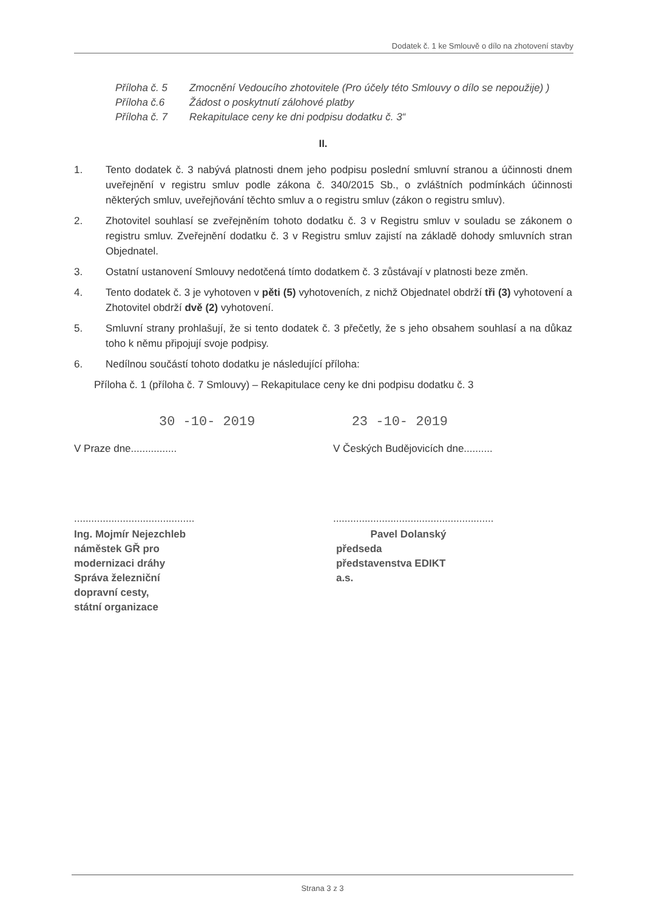Dodatek č. 1 ke Smlouvě o dílo na zhotovení stavby
Příloha č. 5 Zmocnění Vedoucího zhotovitele (Pro účely této Smlouvy o dílo se nepoužije) )
Příloha č.6 Žádost o poskytnutí zálohové platby
Příloha č. 7 Rekapitulace ceny ke dni podpisu dodatku č. 3“
II.
1. Tento dodatek č. 3 nabývá platnosti dnem jeho podpisu poslední smluvní stranou a účinnosti dnem uveřejnění v registru smluv podle zákona č. 340/2015 Sb., o zvláštních podmínkách účinnosti některých smluv, uveřejňování těchto smluv a o registru smluv (zákon o registru smluv).
2. Zhotovitel souhlasí se zveřejněním tohoto dodatku č. 3 v Registru smluv v souladu se zákonem o registru smluv. Zveřejnění dodatku č. 3 v Registru smluv zajistí na základě dohody smluvních stran Objednatel.
3. Ostatní ustanovení Smlouvy nedotčená tímto dodatkem č. 3 zůstávají v platnosti beze změn.
4. Tento dodatek č. 3 je vyhotoven v pěti (5) vyhotoveních, z nichž Objednatel obdrží tři (3) vyhotovení a Zhotovitel obdrží dvě (2) vyhotovení.
5. Smluvní strany prohlašují, že si tento dodatek č. 3 přečetly, že s jeho obsahem souhlasí a na důkaz toho k němu připojují svoje podpisy.
6. Nedílnou součástí tohoto dodatku je následující příloha:
Příloha č. 1 (příloha č. 7 Smlouvy) – Rekapitulace ceny ke dni podpisu dodatku č. 3
30 -10- 2019
V Praze dne................
..........................................
Ing. Mojmír Nejezchleb
náměstek GŘ pro modernizaci dráhy
Správa železniční dopravní cesty,
státní organizace
23 -10- 2019
V Českých Budějovicích dne..........
........................................................
Pavel Dolanský
předseda představenstva EDIKT a.s.
Strana 3 z 3